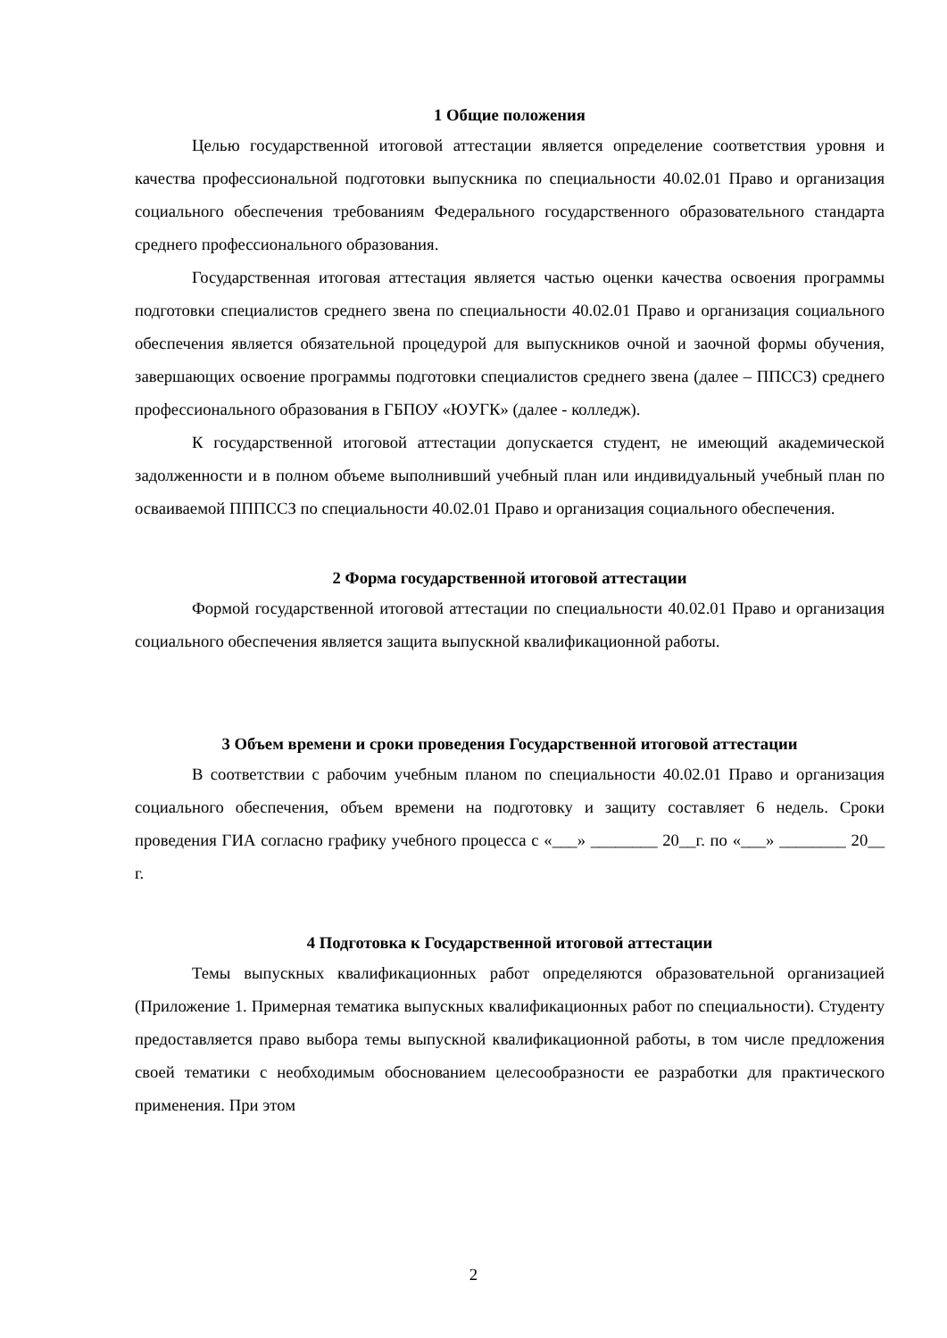1 Общие положения
Целью государственной итоговой аттестации является определение соответствия уровня и качества профессиональной подготовки выпускника по специальности 40.02.01 Право и организация социального обеспечения требованиям Федерального государственного образовательного стандарта среднего профессионального образования.
Государственная итоговая аттестация является частью оценки качества освоения программы подготовки специалистов среднего звена по специальности 40.02.01 Право и организация социального обеспечения является обязательной процедурой для выпускников очной и заочной формы обучения, завершающих освоение программы подготовки специалистов среднего звена (далее – ППССЗ) среднего профессионального образования в ГБПОУ «ЮУГК» (далее - колледж).
К государственной итоговой аттестации допускается студент, не имеющий академической задолженности и в полном объеме выполнивший учебный план или индивидуальный учебный план по осваиваемой ПППССЗ по специальности 40.02.01 Право и организация социального обеспечения.
2 Форма государственной итоговой аттестации
Формой государственной итоговой аттестации по специальности 40.02.01 Право и организация социального обеспечения является защита выпускной квалификационной работы.
3 Объем времени и сроки проведения Государственной итоговой аттестации
В соответствии с рабочим учебным планом по специальности 40.02.01 Право и организация социального обеспечения, объем времени на подготовку и защиту составляет 6 недель. Сроки проведения ГИА согласно графику учебного процесса с «___» ________ 20__г. по «___» ________ 20__ г.
4 Подготовка к Государственной итоговой аттестации
Темы выпускных квалификационных работ определяются образовательной организацией (Приложение 1. Примерная тематика выпускных квалификационных работ по специальности). Студенту предоставляется право выбора темы выпускной квалификационной работы, в том числе предложения своей тематики с необходимым обоснованием целесообразности ее разработки для практического применения. При этом
2